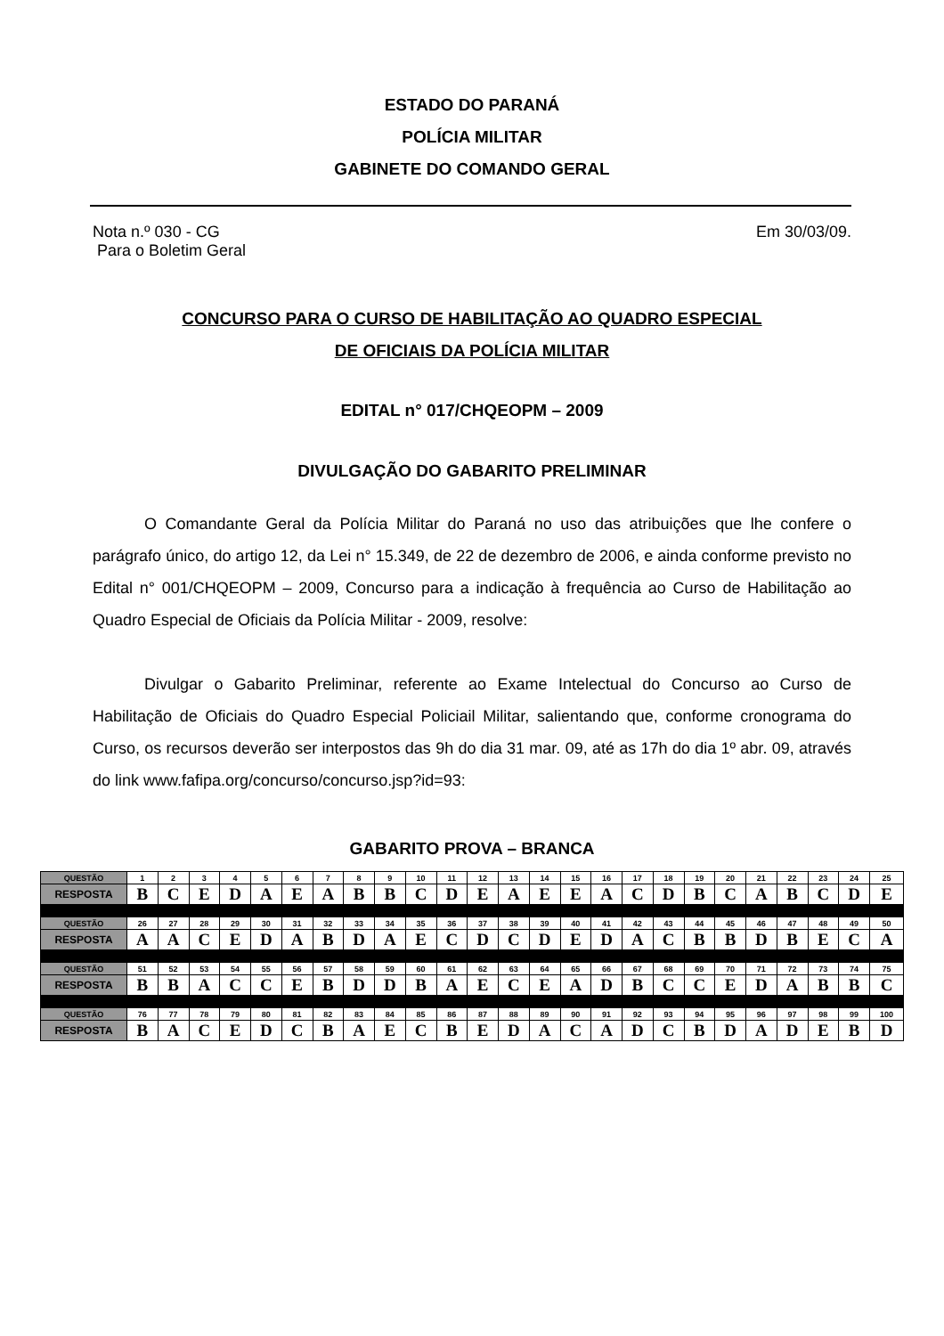ESTADO DO PARANÁ
POLÍCIA MILITAR
GABINETE DO COMANDO GERAL
Nota n.º 030 - CG
Para o Boletim Geral
Em 30/03/09.
CONCURSO PARA O CURSO DE HABILITAÇÃO AO QUADRO ESPECIAL
DE OFICIAIS DA POLÍCIA MILITAR
EDITAL n° 017/CHQEOPM – 2009
DIVULGAÇÃO DO GABARITO PRELIMINAR
O Comandante Geral da Polícia Militar do Paraná no uso das atribuições que lhe confere o parágrafo único, do artigo 12, da Lei n° 15.349, de 22 de dezembro de 2006, e ainda conforme previsto no Edital n° 001/CHQEOPM – 2009, Concurso para a indicação à frequência ao Curso de Habilitação ao Quadro Especial de Oficiais da Polícia Militar - 2009, resolve:
Divulgar o Gabarito Preliminar, referente ao Exame Intelectual do Concurso ao Curso de Habilitação de Oficiais do Quadro Especial Policiail Militar, salientando que, conforme cronograma do Curso, os recursos deverão ser interpostos das 9h do dia 31 mar. 09, até as 17h do dia 1º abr. 09, através do link www.fafipa.org/concurso/concurso.jsp?id=93:
GABARITO PROVA – BRANCA
| QUESTÃO | 1 | 2 | 3 | 4 | 5 | 6 | 7 | 8 | 9 | 10 | 11 | 12 | 13 | 14 | 15 | 16 | 17 | 18 | 19 | 20 | 21 | 22 | 23 | 24 | 25 |
| RESPOSTA | B | C | E | D | A | E | A | B | B | C | D | E | A | E | E | A | C | D | B | C | A | B | C | D | E |
| QUESTÃO | 26 | 27 | 28 | 29 | 30 | 31 | 32 | 33 | 34 | 35 | 36 | 37 | 38 | 39 | 40 | 41 | 42 | 43 | 44 | 45 | 46 | 47 | 48 | 49 | 50 |
| RESPOSTA | A | A | C | E | D | A | B | D | A | E | C | D | C | D | E | D | A | C | B | B | D | B | E | C | A |
| QUESTÃO | 51 | 52 | 53 | 54 | 55 | 56 | 57 | 58 | 59 | 60 | 61 | 62 | 63 | 64 | 65 | 66 | 67 | 68 | 69 | 70 | 71 | 72 | 73 | 74 | 75 |
| RESPOSTA | B | B | A | C | C | E | B | D | D | B | A | E | C | E | A | D | B | C | C | E | D | A | B | B | C |
| QUESTÃO | 76 | 77 | 78 | 79 | 80 | 81 | 82 | 83 | 84 | 85 | 86 | 87 | 88 | 89 | 90 | 91 | 92 | 93 | 94 | 95 | 96 | 97 | 98 | 99 | 100 |
| RESPOSTA | B | A | C | E | D | C | B | A | E | C | B | E | D | A | C | A | D | C | B | D | A | D | E | B | D |